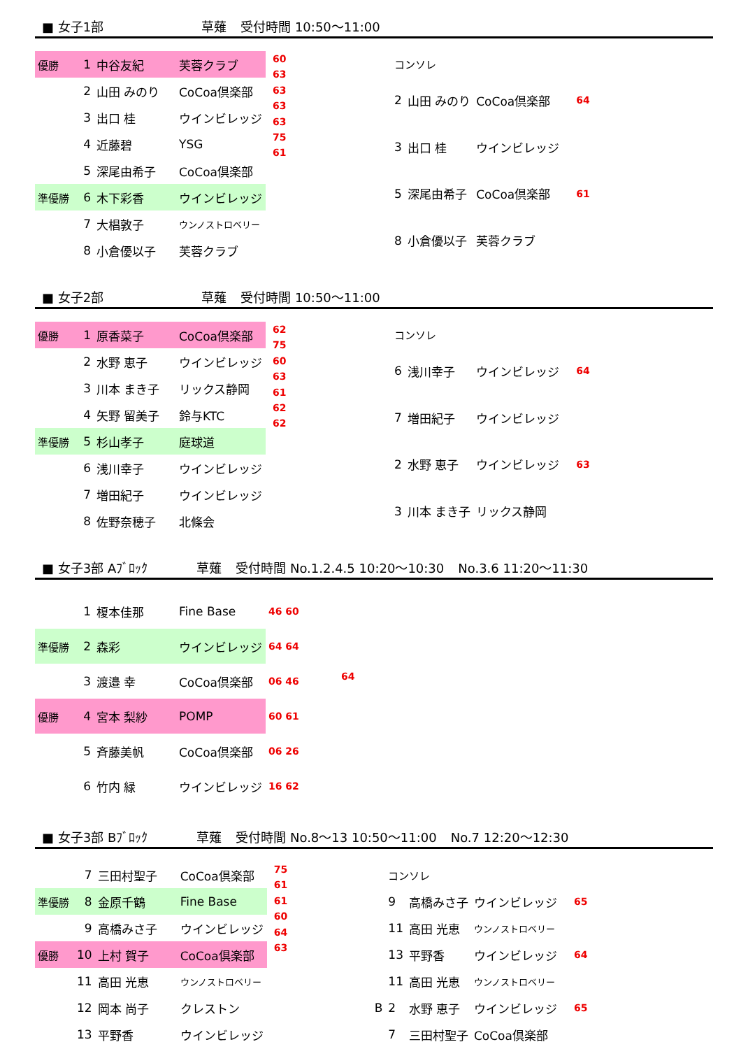■ 女子1部 草薙 受付時間 10:50～11:00
| 優勝 | 1 | 中谷友紀 | 芙蓉クラブ |
| | 2 | 山田 みのり | CoCoa倶楽部 |
| | 3 | 出口 桂 | ウインビレッジ |
| | 4 | 近藤碧 | YSG |
| | 5 | 深尾由希子 | CoCoa倶楽部 |
| 準優勝 | 6 | 木下彩香 | ウインビレッジ |
| | 7 | 大椙敦子 | ウンノストロベリー |
| | 8 | 小倉優以子 | 芙蓉クラブ |
60
63
63
63
63
75
61
| コンソレ | | | |
| 2 | 山田 みのり | CoCoa倶楽部 | 64 |
| 3 | 出口 桂 | ウインビレッジ | |
| 5 | 深尾由希子 | CoCoa倶楽部 | 61 |
| 8 | 小倉優以子 | 芙蓉クラブ | |
■ 女子2部 草薙 受付時間 10:50～11:00
| 優勝 | 1 | 原香菜子 | CoCoa倶楽部 |
| | 2 | 水野 恵子 | ウインビレッジ |
| | 3 | 川本 まき子 | リックス静岡 |
| | 4 | 矢野 留美子 | 鈴与KTC |
| 準優勝 | 5 | 杉山孝子 | 庭球道 |
| | 6 | 浅川幸子 | ウインビレッジ |
| | 7 | 増田紀子 | ウインビレッジ |
| | 8 | 佐野奈穂子 | 北條会 |
62
75
60
63
61
62
62
| コンソレ | | | |
| 6 | 浅川幸子 | ウインビレッジ | 64 |
| 7 | 増田紀子 | ウインビレッジ | |
| 2 | 水野 恵子 | ウインビレッジ | 63 |
| 3 | 川本 まき子 | リックス静岡 | |
■ 女子3部 Aﾌﾞﾛｯｸ 草薙 受付時間 No.1.2.4.5 10:20～10:30 No.3.6 11:20～11:30
| | 1 | 榎本佳那 | Fine Base | 46 60 |
| 準優勝 | 2 | 森彩 | ウインビレッジ | 64 64 |
| | 3 | 渡邉 幸 | CoCoa倶楽部 | 06 46 |
| 優勝 | 4 | 宮本 梨紗 | POMP | 60 61 |
| | 5 | 斉藤美帆 | CoCoa倶楽部 | 06 26 |
| | 6 | 竹内 緑 | ウインビレッジ | 16 62 |
64
■ 女子3部 Bﾌﾞﾛｯｸ 草薙 受付時間 No.8～13 10:50～11:00 No.7 12:20～12:30
| | 7 | 三田村聖子 | CoCoa倶楽部 |
| 準優勝 | 8 | 金原千鶴 | Fine Base |
| | 9 | 高橋みさ子 | ウインビレッジ |
| 優勝 | 10 | 上村 賀子 | CoCoa倶楽部 |
| | 11 | 高田 光恵 | ウンノストロベリー |
| | 12 | 岡本 尚子 | クレストン |
| | 13 | 平野香 | ウインビレッジ |
75
61
61
60
64
63
| | コンソレ | | | |
| | 9 | 高橋みさ子 | ウインビレッジ | 65 |
| | 11 | 高田 光恵 | ウンノストロベリー | |
| | 13 | 平野香 | ウインビレッジ | 64 |
| | 11 | 高田 光恵 | ウンノストロベリー | |
| B | 2 | 水野 恵子 | ウインビレッジ | 65 |
| | 7 | 三田村聖子 | CoCoa倶楽部 | |